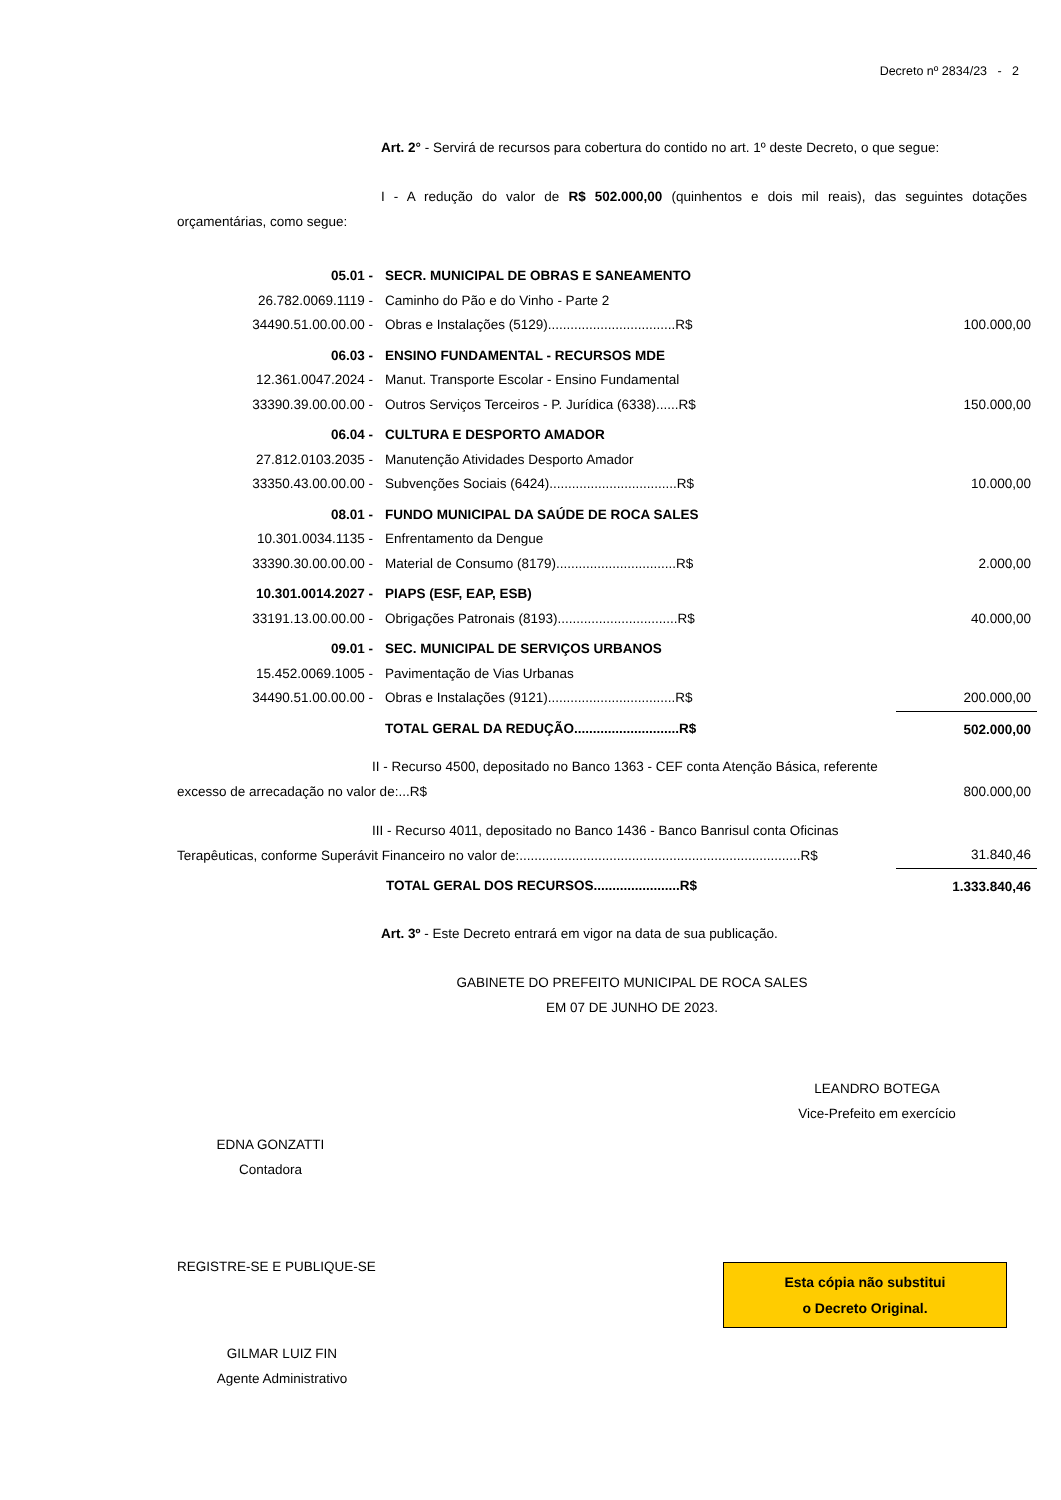Decreto nº 2834/23 - 2
Art. 2° - Servirá de recursos para cobertura do contido no art. 1º deste Decreto, o que segue:
I - A redução do valor de R$ 502.000,00 (quinhentos e dois mil reais), das seguintes dotações orçamentárias, como segue:
| 05.01 - | SECR. MUNICIPAL DE OBRAS E SANEAMENTO | |
| 26.782.0069.1119 - | Caminho do Pão e do Vinho - Parte 2 | |
| 34490.51.00.00.00 - | Obras e Instalações (5129)..................................R$ | 100.000,00 |
| 06.03 - | ENSINO FUNDAMENTAL - RECURSOS MDE | |
| 12.361.0047.2024 - | Manut. Transporte Escolar - Ensino Fundamental | |
| 33390.39.00.00.00 - | Outros Serviços Terceiros - P. Jurídica (6338)......R$ | 150.000,00 |
| 06.04 - | CULTURA E DESPORTO AMADOR | |
| 27.812.0103.2035 - | Manutenção Atividades Desporto Amador | |
| 33350.43.00.00.00 - | Subvenções Sociais (6424)..................................R$ | 10.000,00 |
| 08.01 - | FUNDO MUNICIPAL DA SAÚDE DE ROCA SALES | |
| 10.301.0034.1135 - | Enfrentamento da Dengue | |
| 33390.30.00.00.00 - | Material de Consumo (8179)................................R$ | 2.000,00 |
| 10.301.0014.2027 - | PIAPS (ESF, EAP, ESB) | |
| 33191.13.00.00.00 - | Obrigações Patronais (8193)................................R$ | 40.000,00 |
| 09.01 - | SEC. MUNICIPAL DE SERVIÇOS URBANOS | |
| 15.452.0069.1005 - | Pavimentação de Vias Urbanas | |
| 34490.51.00.00.00 - | Obras e Instalações (9121)..................................R$ | 200.000,00 |
| | TOTAL GERAL DA REDUÇÃO............................R$ | 502.000,00 |
| II - Recurso 4500, depositado no Banco 1363 - CEF conta Atenção Básica, referente excesso de arrecadação no valor de:...R$ | 800.000,00 |
| III - Recurso 4011, depositado no Banco 1436 - Banco Banrisul conta Oficinas Terapêuticas, conforme Superávit Financeiro no valor de:...........................................................................R$ | 31.840,46 |
| TOTAL GERAL DOS RECURSOS.......................R$ | 1.333.840,46 |
Art. 3º - Este Decreto entrará em vigor na data de sua publicação.
GABINETE DO PREFEITO MUNICIPAL DE ROCA SALES
EM 07 DE JUNHO DE 2023.
LEANDRO BOTEGA
Vice-Prefeito em exercício
EDNA GONZATTI
Contadora
REGISTRE-SE E PUBLIQUE-SE
GILMAR LUIZ FIN
Agente Administrativo
Esta cópia não substitui
o Decreto Original.